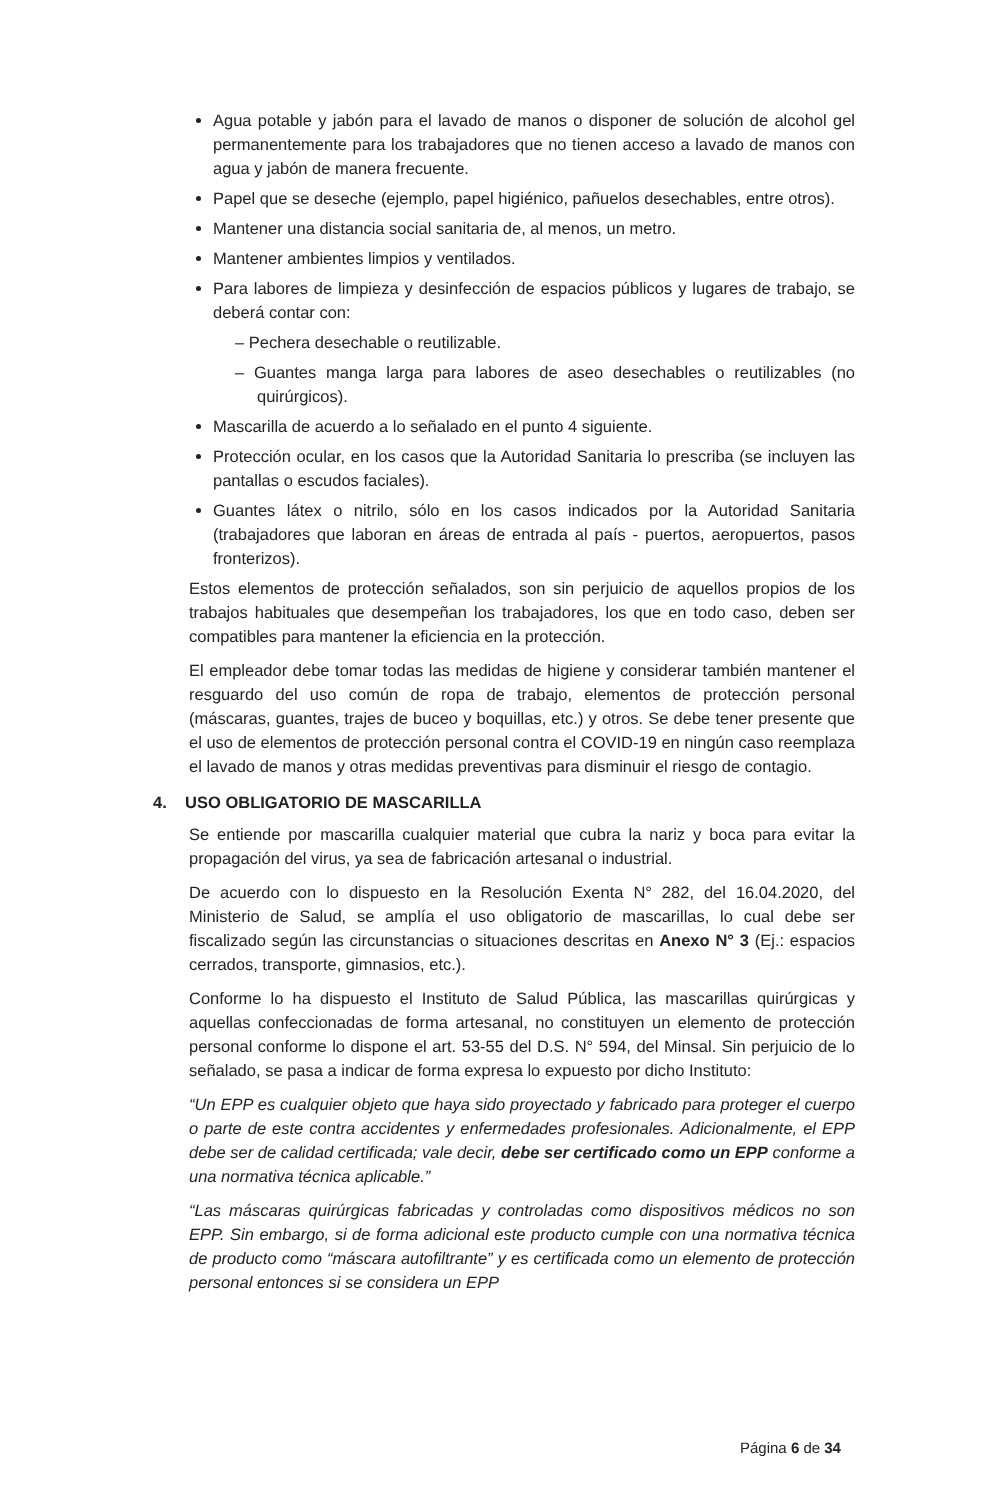Agua potable y jabón para el lavado de manos o disponer de solución de alcohol gel permanentemente para los trabajadores que no tienen acceso a lavado de manos con agua y jabón de manera frecuente.
Papel que se deseche (ejemplo, papel higiénico, pañuelos desechables, entre otros).
Mantener una distancia social sanitaria de, al menos, un metro.
Mantener ambientes limpios y ventilados.
Para labores de limpieza y desinfección de espacios públicos y lugares de trabajo, se deberá contar con:
– Pechera desechable o reutilizable.
– Guantes manga larga para labores de aseo desechables o reutilizables (no quirúrgicos).
Mascarilla de acuerdo a lo señalado en el punto 4 siguiente.
Protección ocular, en los casos que la Autoridad Sanitaria lo prescriba (se incluyen las pantallas o escudos faciales).
Guantes látex o nitrilo, sólo en los casos indicados por la Autoridad Sanitaria (trabajadores que laboran en áreas de entrada al país - puertos, aeropuertos, pasos fronterizos).
Estos elementos de protección señalados, son sin perjuicio de aquellos propios de los trabajos habituales que desempeñan los trabajadores, los que en todo caso, deben ser compatibles para mantener la eficiencia en la protección.
El empleador debe tomar todas las medidas de higiene y considerar también mantener el resguardo del uso común de ropa de trabajo, elementos de protección personal (máscaras, guantes, trajes de buceo y boquillas, etc.) y otros. Se debe tener presente que el uso de elementos de protección personal contra el COVID-19 en ningún caso reemplaza el lavado de manos y otras medidas preventivas para disminuir el riesgo de contagio.
4. USO OBLIGATORIO DE MASCARILLA
Se entiende por mascarilla cualquier material que cubra la nariz y boca para evitar la propagación del virus, ya sea de fabricación artesanal o industrial.
De acuerdo con lo dispuesto en la Resolución Exenta N° 282, del 16.04.2020, del Ministerio de Salud, se amplía el uso obligatorio de mascarillas, lo cual debe ser fiscalizado según las circunstancias o situaciones descritas en Anexo N° 3 (Ej.: espacios cerrados, transporte, gimnasios, etc.).
Conforme lo ha dispuesto el Instituto de Salud Pública, las mascarillas quirúrgicas y aquellas confeccionadas de forma artesanal, no constituyen un elemento de protección personal conforme lo dispone el art. 53-55 del D.S. N° 594, del Minsal. Sin perjuicio de lo señalado, se pasa a indicar de forma expresa lo expuesto por dicho Instituto:
“Un EPP es cualquier objeto que haya sido proyectado y fabricado para proteger el cuerpo o parte de este contra accidentes y enfermedades profesionales. Adicionalmente, el EPP debe ser de calidad certificada; vale decir, debe ser certificado como un EPP conforme a una normativa técnica aplicable.”
“Las máscaras quirúrgicas fabricadas y controladas como dispositivos médicos no son EPP. Sin embargo, si de forma adicional este producto cumple con una normativa técnica de producto como “máscara autofiltrante” y es certificada como un elemento de protección personal entonces si se considera un EPP
Página 6 de 34